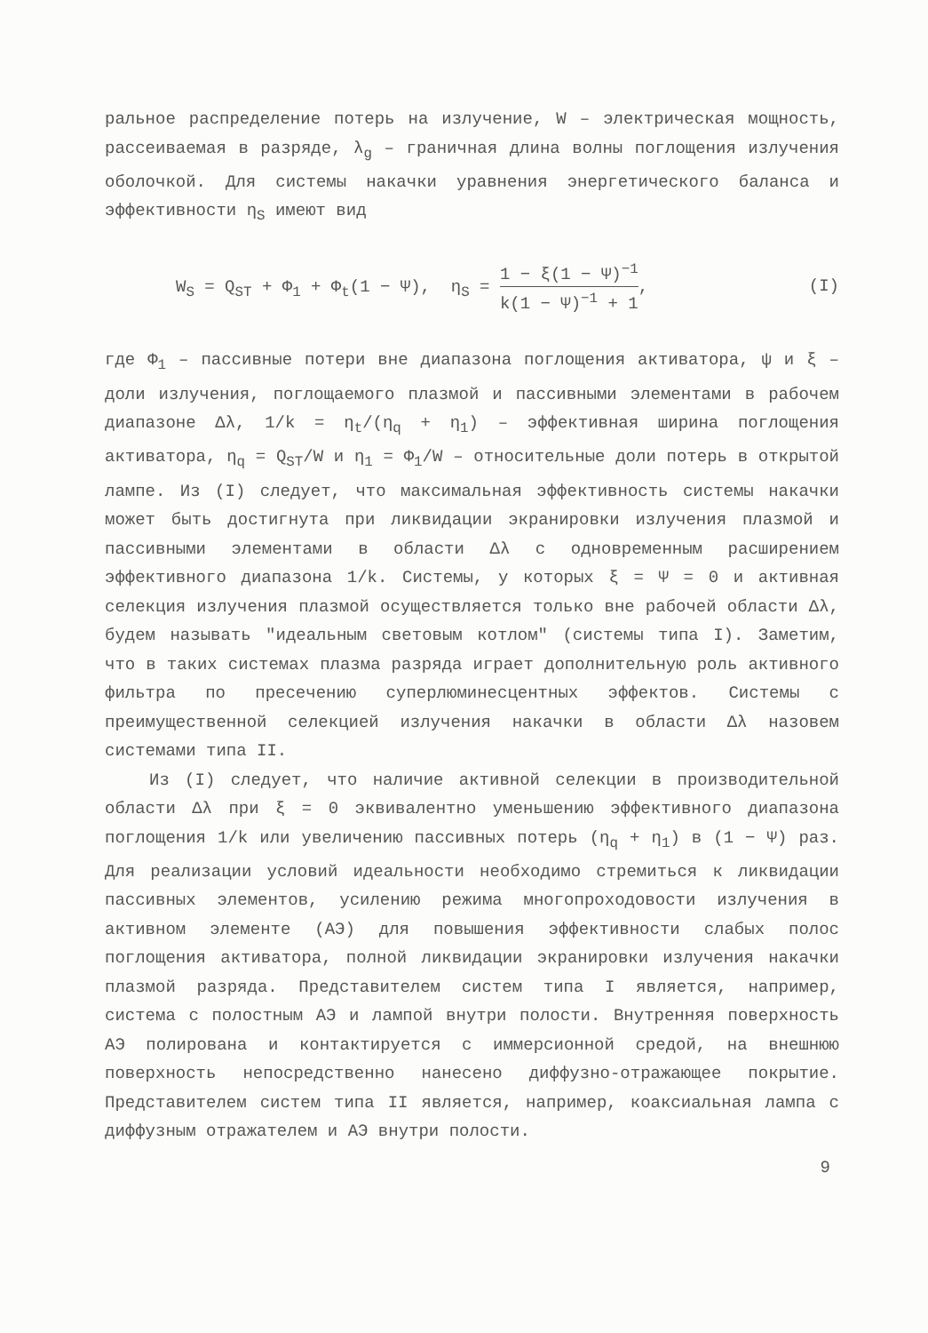ральное распределение потерь на излучение, W – электрическая мощность, рассеиваемая в разряде, λ<sub>g</sub> – граничная длина волны поглощения излучения оболочкой. Для системы накачки уравнения энергетического баланса и эффективности η<sub>S</sub> имеют вид
W<sub>S</sub> = Q<sub>ST</sub> + Φ<sub>1</sub> + Φ<sub>t</sub>(1 − Ψ), η<sub>S</sub> = 1 − ξ(1 − Ψ)<sup>−1</sup> k(1 − Ψ)<sup>−1</sup> + 1, (I)
где Φ<sub>1</sub> – пассивные потери вне диапазона поглощения активатора, ψ и ξ – доли излучения, поглощаемого плазмой и пассивными элементами в рабочем диапазоне Δλ, 1/k = η<sub>t</sub>/(η<sub>q</sub> + η<sub>1</sub>) – эффективная ширина поглощения активатора, η<sub>q</sub> = Q<sub>ST</sub>/W и η<sub>1</sub> = Φ<sub>1</sub>/W – относительные доли потерь в открытой лампе. Из (I) следует, что максимальная эффективность системы накачки может быть достигнута при ликвидации экранировки излучения плазмой и пассивными элементами в области Δλ с одновременным расширением эффективного диапазона 1/k. Системы, у которых ξ = Ψ = 0 и активная селекция излучения плазмой осуществляется только вне рабочей области Δλ, будем называть "идеальным световым котлом" (системы типа I). Заметим, что в таких системах плазма разряда играет дополнительную роль активного фильтра по пресечению суперлюминесцентных эффектов. Системы с преимущественной селекцией излучения накачки в области Δλ назовем системами типа II.
Из (I) следует, что наличие активной селекции в производительной области Δλ при ξ = 0 эквивалентно уменьшению эффективного диапазона поглощения 1/k или увеличению пассивных потерь (η<sub>q</sub> + η<sub>1</sub>) в (1 − Ψ) раз. Для реализации условий идеальности необходимо стремиться к ликвидации пассивных элементов, усилению режима многопроходовости излучения в активном элементе (АЭ) для повышения эффективности слабых полос поглощения активатора, полной ликвидации экранировки излучения накачки плазмой разряда. Представителем систем типа I является, например, система с полостным АЭ и лампой внутри полости. Внутренняя поверхность АЭ полирована и контактируется с иммерсионной средой, на внешнюю поверхность непосредственно нанесено диффузно-отражающее покрытие. Представителем систем типа II является, например, коаксиальная лампа с диффузным отражателем и АЭ внутри полости.
9